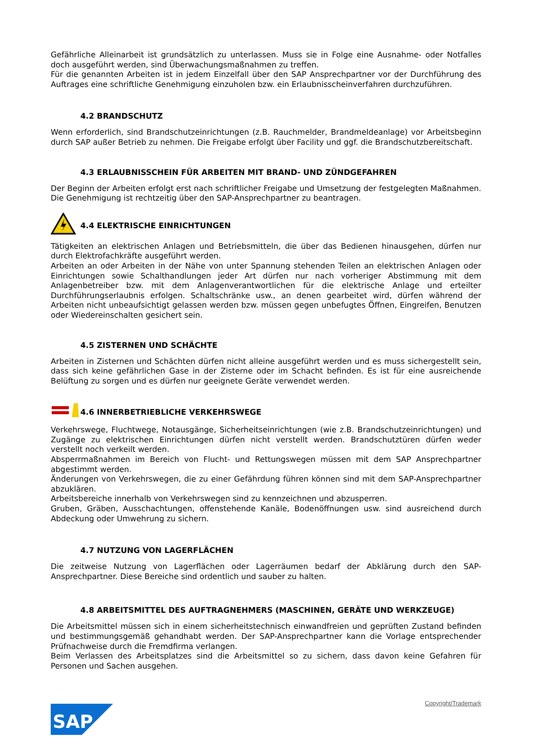Gefährliche Alleinarbeit ist grundsätzlich zu unterlassen. Muss sie in Folge eine Ausnahme- oder Notfalles doch ausgeführt werden, sind Überwachungsmaßnahmen zu treffen.
Für die genannten Arbeiten ist in jedem Einzelfall über den SAP Ansprechpartner vor der Durchführung des Auftrages eine schriftliche Genehmigung einzuholen bzw. ein Erlaubnisscheinverfahren durchzuführen.
4.2 BRANDSCHUTZ
Wenn erforderlich, sind Brandschutzeinrichtungen (z.B. Rauchmelder, Brandmeldeanlage) vor Arbeitsbeginn durch SAP außer Betrieb zu nehmen. Die Freigabe erfolgt über Facility und ggf. die Brandschutzbereitschaft.
4.3 ERLAUBNISSCHEIN FÜR ARBEITEN MIT BRAND- UND ZÜNDGEFAHREN
Der Beginn der Arbeiten erfolgt erst nach schriftlicher Freigabe und Umsetzung der festgelegten Maßnahmen. Die Genehmigung ist rechtzeitig über den SAP-Ansprechpartner zu beantragen.
4.4 ELEKTRISCHE EINRICHTUNGEN
Tätigkeiten an elektrischen Anlagen und Betriebsmitteln, die über das Bedienen hinausgehen, dürfen nur durch Elektrofachkräfte ausgeführt werden.
Arbeiten an oder Arbeiten in der Nähe von unter Spannung stehenden Teilen an elektrischen Anlagen oder Einrichtungen sowie Schalthandlungen jeder Art dürfen nur nach vorheriger Abstimmung mit dem Anlagenbetreiber bzw. mit dem Anlagenverantwortlichen für die elektrische Anlage und erteilter Durchführungserlaubnis erfolgen. Schaltschränke usw., an denen gearbeitet wird, dürfen während der Arbeiten nicht unbeaufsichtigt gelassen werden bzw. müssen gegen unbefugtes Öffnen, Eingreifen, Benutzen oder Wiedereinschalten gesichert sein.
4.5 ZISTERNEN UND SCHÄCHTE
Arbeiten in Zisternen und Schächten dürfen nicht alleine ausgeführt werden und es muss sichergestellt sein, dass sich keine gefährlichen Gase in der Zisterne oder im Schacht befinden. Es ist für eine ausreichende Belüftung zu sorgen und es dürfen nur geeignete Geräte verwendet werden.
4.6 INNERBETRIEBLICHE VERKEHRSWEGE
Verkehrswege, Fluchtwege, Notausgänge, Sicherheitseinrichtungen (wie z.B. Brandschutzeinrichtungen) und Zugänge zu elektrischen Einrichtungen dürfen nicht verstellt werden. Brandschutztüren dürfen weder verstellt noch verkeilt werden.
Absperrmaßnahmen im Bereich von Flucht- und Rettungswegen müssen mit dem SAP Ansprechpartner abgestimmt werden.
Änderungen von Verkehrswegen, die zu einer Gefährdung führen können sind mit dem SAP-Ansprechpartner abzuklären.
Arbeitsbereiche innerhalb von Verkehrswegen sind zu kennzeichnen und abzusperren.
Gruben, Gräben, Ausschachtungen, offenstehende Kanäle, Bodenöffnungen usw. sind ausreichend durch Abdeckung oder Umwehrung zu sichern.
4.7 NUTZUNG VON LAGERFLÄCHEN
Die zeitweise Nutzung von Lagerflächen oder Lagerräumen bedarf der Abklärung durch den SAP-Ansprechpartner. Diese Bereiche sind ordentlich und sauber zu halten.
4.8 ARBEITSMITTEL DES AUFTRAGNEHMERS (MASCHINEN, GERÄTE UND WERKZEUGE)
Die Arbeitsmittel müssen sich in einem sicherheitstechnisch einwandfreien und geprüften Zustand befinden und bestimmungsgemäß gehandhabt werden. Der SAP-Ansprechpartner kann die Vorlage entsprechender Prüfnachweise durch die Fremdfirma verlangen.
Beim Verlassen des Arbeitsplatzes sind die Arbeitsmittel so zu sichern, dass davon keine Gefahren für Personen und Sachen ausgehen.
Copyright/Trademark
SAP